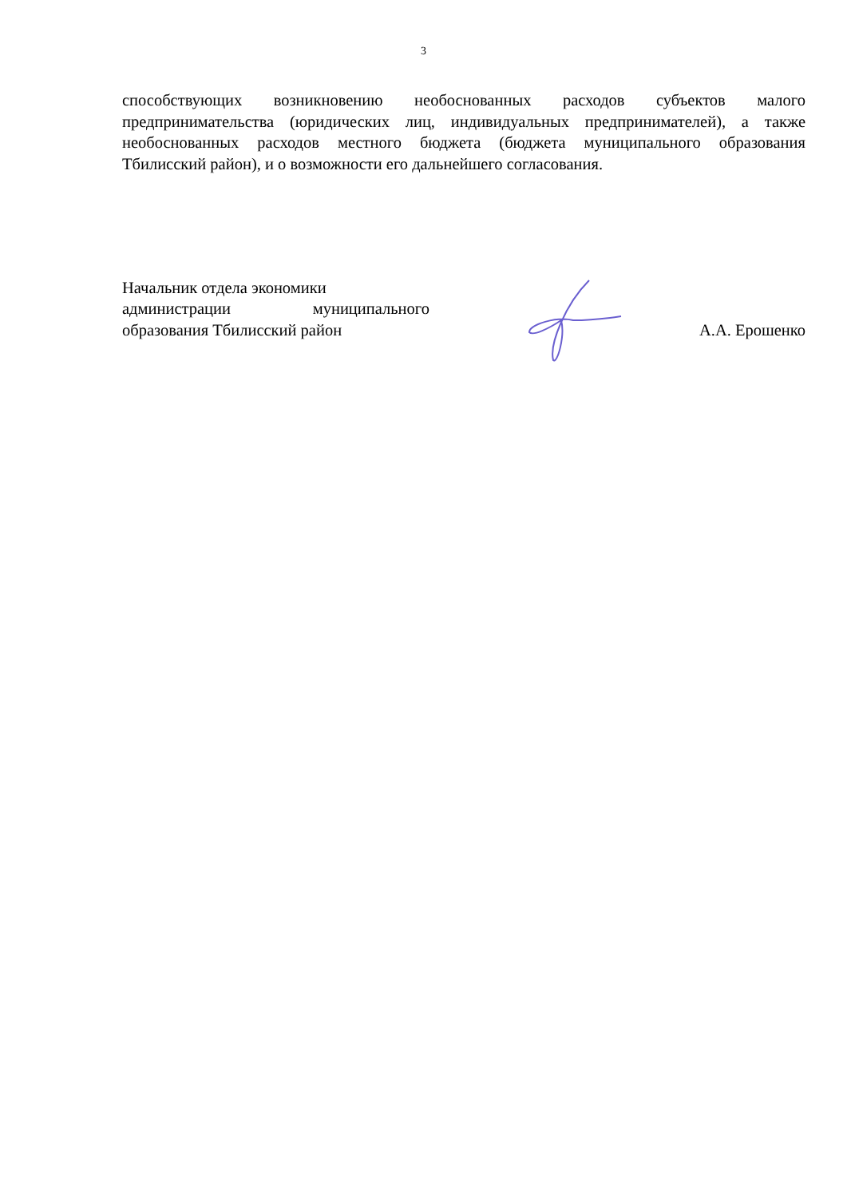3
способствующих возникновению необоснованных расходов субъектов малого предпринимательства (юридических лиц, индивидуальных предпринимателей), а также необоснованных расходов местного бюджета (бюджета муниципального образования Тбилисский район), и о возможности его дальнейшего согласования.
Начальник отдела экономики
администрации муниципального
образования Тбилисский район
А.А. Ерошенко